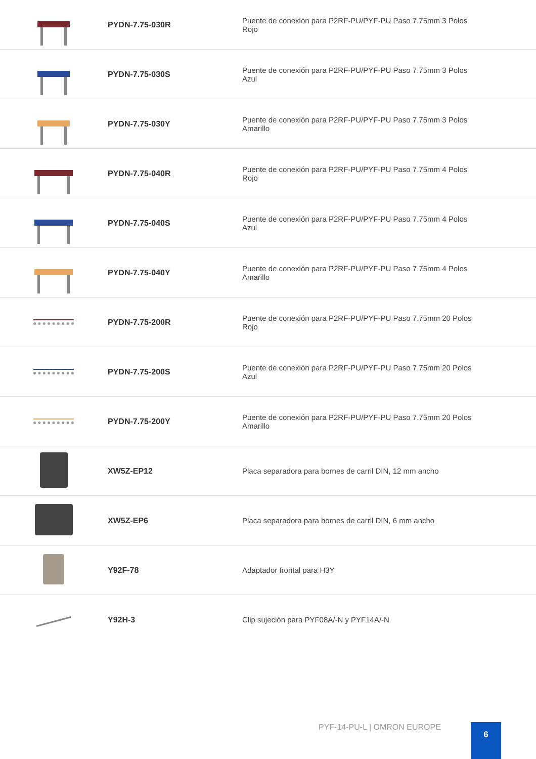| | PYDN-7.75-030R | Puente de conexión para P2RF-PU/PYF-PU Paso 7.75mm 3 Polos Rojo |
| | PYDN-7.75-030S | Puente de conexión para P2RF-PU/PYF-PU Paso 7.75mm 3 Polos Azul |
| | PYDN-7.75-030Y | Puente de conexión para P2RF-PU/PYF-PU Paso 7.75mm 3 Polos Amarillo |
| | PYDN-7.75-040R | Puente de conexión para P2RF-PU/PYF-PU Paso 7.75mm 4 Polos Rojo |
| | PYDN-7.75-040S | Puente de conexión para P2RF-PU/PYF-PU Paso 7.75mm 4 Polos Azul |
| | PYDN-7.75-040Y | Puente de conexión para P2RF-PU/PYF-PU Paso 7.75mm 4 Polos Amarillo |
| | PYDN-7.75-200R | Puente de conexión para P2RF-PU/PYF-PU Paso 7.75mm 20 Polos Rojo |
| | PYDN-7.75-200S | Puente de conexión para P2RF-PU/PYF-PU Paso 7.75mm 20 Polos Azul |
| | PYDN-7.75-200Y | Puente de conexión para P2RF-PU/PYF-PU Paso 7.75mm 20 Polos Amarillo |
| | XW5Z-EP12 | Placa separadora para bornes de carril DIN, 12 mm ancho |
| | XW5Z-EP6 | Placa separadora para bornes de carril DIN, 6 mm ancho |
| | Y92F-78 | Adaptador frontal para H3Y |
| | Y92H-3 | Clip sujeción para PYF08A/-N y PYF14A/-N |
PYF-14-PU-L | OMRON EUROPE 6